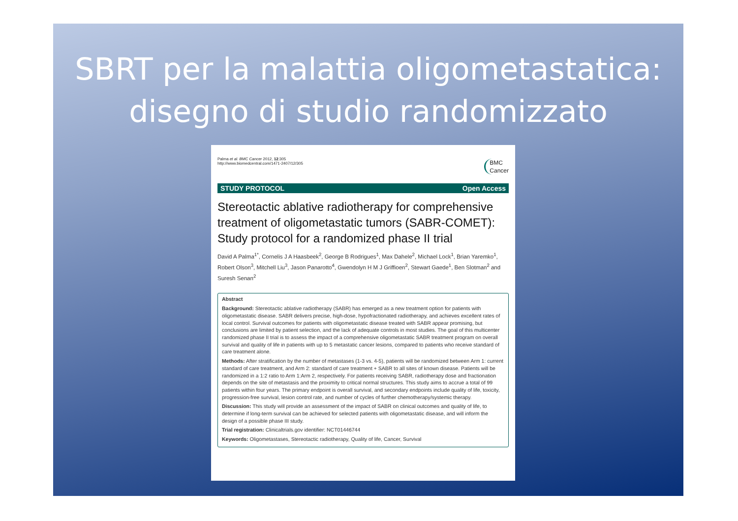SBRT per la malattia oligometastatica:
disegno di studio randomizzato
Palma et al. BMC Cancer 2012, 12:305
http://www.biomedcentral.com/1471-2407/12/305
BMC
Cancer
STUDY PROTOCOL Open Access
Stereotactic ablative radiotherapy for comprehensive treatment of oligometastatic tumors (SABR-COMET): Study protocol for a randomized phase II trial
David A Palma<sup>1*</sup>, Cornelis J A Haasbeek<sup>2</sup>, George B Rodrigues<sup>1</sup>, Max Dahele<sup>2</sup>, Michael Lock<sup>1</sup>, Brian Yaremko<sup>1</sup>, Robert Olson<sup>3</sup>, Mitchell Liu<sup>3</sup>, Jason Panarotto<sup>4</sup>, Gwendolyn H M J Griffioen<sup>2</sup>, Stewart Gaede<sup>1</sup>, Ben Slotman<sup>2</sup> and Suresh Senan<sup>2</sup>
Abstract
Background: Stereotactic ablative radiotherapy (SABR) has emerged as a new treatment option for patients with oligometastatic disease. SABR delivers precise, high-dose, hypofractionated radiotherapy, and achieves excellent rates of local control. Survival outcomes for patients with oligometastatic disease treated with SABR appear promising, but conclusions are limited by patient selection, and the lack of adequate controls in most studies. The goal of this multicenter randomized phase II trial is to assess the impact of a comprehensive oligometastatic SABR treatment program on overall survival and quality of life in patients with up to 5 metastatic cancer lesions, compared to patients who receive standard of care treatment alone.
Methods: After stratification by the number of metastases (1-3 vs. 4-5), patients will be randomized between Arm 1: current standard of care treatment, and Arm 2: standard of care treatment + SABR to all sites of known disease. Patients will be randomized in a 1:2 ratio to Arm 1:Arm 2, respectively. For patients receiving SABR, radiotherapy dose and fractionation depends on the site of metastasis and the proximity to critical normal structures. This study aims to accrue a total of 99 patients within four years. The primary endpoint is overall survival, and secondary endpoints include quality of life, toxicity, progression-free survival, lesion control rate, and number of cycles of further chemotherapy/systemic therapy.
Discussion: This study will provide an assessment of the impact of SABR on clinical outcomes and quality of life, to determine if long-term survival can be achieved for selected patients with oligometastatic disease, and will inform the design of a possible phase III study.
Trial registration: Clinicaltrials.gov identifier: NCT01446744
Keywords: Oligometastases, Stereotactic radiotherapy, Quality of life, Cancer, Survival